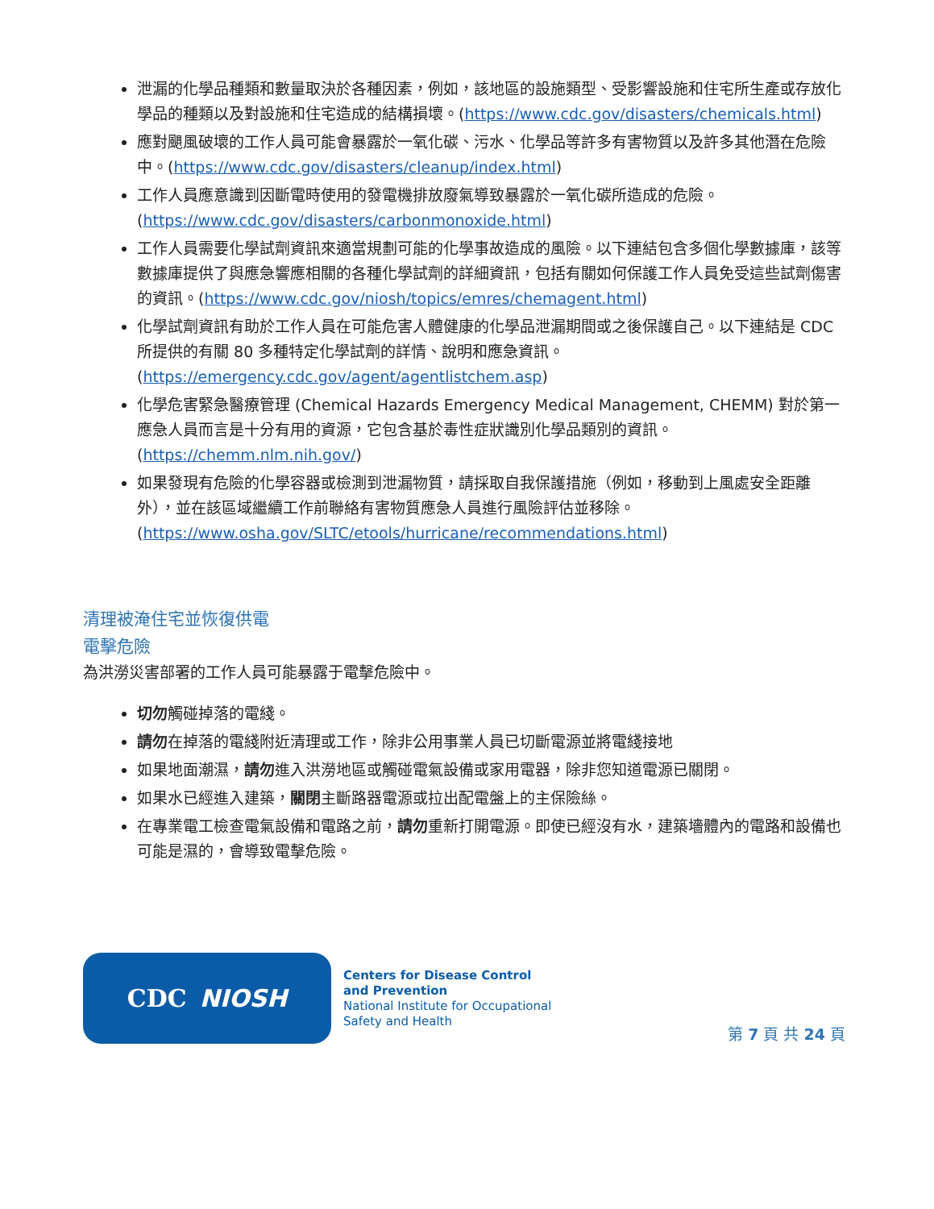泄漏的化學品種類和數量取決於各種因素，例如，該地區的設施類型、受影響設施和住宅所生產或存放化學品的種類以及對設施和住宅造成的結構損壞。(https://www.cdc.gov/disasters/chemicals.html)
應對颶風破壞的工作人員可能會暴露於一氧化碳、污水、化學品等許多有害物質以及許多其他潛在危險中。(https://www.cdc.gov/disasters/cleanup/index.html)
工作人員應意識到因斷電時使用的發電機排放廢氣導致暴露於一氧化碳所造成的危險。(https://www.cdc.gov/disasters/carbonmonoxide.html)
工作人員需要化學試劑資訊來適當規劃可能的化學事故造成的風險。以下連結包含多個化學數據庫，該等數據庫提供了與應急響應相關的各種化學試劑的詳細資訊，包括有關如何保護工作人員免受這些試劑傷害的資訊。(https://www.cdc.gov/niosh/topics/emres/chemagent.html)
化學試劑資訊有助於工作人員在可能危害人體健康的化學品泄漏期間或之後保護自己。以下連結是 CDC 所提供的有關 80 多種特定化學試劑的詳情、說明和應急資訊。(https://emergency.cdc.gov/agent/agentlistchem.asp)
化學危害緊急醫療管理 (Chemical Hazards Emergency Medical Management, CHEMM) 對於第一應急人員而言是十分有用的資源，它包含基於毒性症狀識別化學品類別的資訊。(https://chemm.nlm.nih.gov/)
如果發現有危險的化學容器或檢測到泄漏物質，請採取自我保護措施（例如，移動到上風處安全距離外），並在該區域繼續工作前聯絡有害物質應急人員進行風險評估並移除。(https://www.osha.gov/SLTC/etools/hurricane/recommendations.html)
清理被淹住宅並恢復供電
電擊危險
為洪澇災害部署的工作人員可能暴露于電擊危險中。
切勿觸碰掉落的電綫。
請勿在掉落的電綫附近清理或工作，除非公用事業人員已切斷電源並將電綫接地
如果地面潮濕，請勿進入洪澇地區或觸碰電氣設備或家用電器，除非您知道電源已關閉。
如果水已經進入建築，關閉主斷路器電源或拉出配電盤上的主保險絲。
在專業電工檢查電氣設備和電路之前，請勿重新打開電源。即使已經沒有水，建築墻體內的電路和設備也可能是濕的，會導致電擊危險。
CDC NIOSH
Centers for Disease Control
and Prevention
National Institute for Occupational
Safety and Health
第 7 頁 共 24 頁